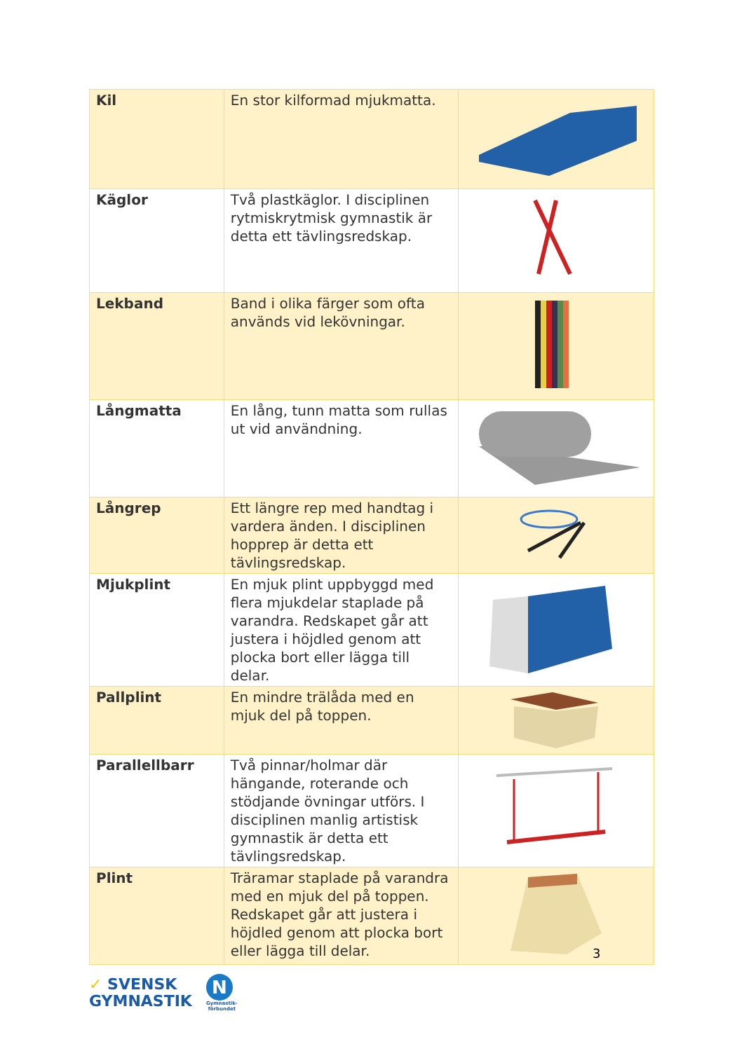| Kil | En stor kilformad mjukmatta. | |
| Käglor | Två plastkäglor. I disciplinen rytmiskrytmisk gymnastik är detta ett tävlingsredskap. | |
| Lekband | Band i olika färger som ofta används vid lekövningar. | |
| Långmatta | En lång, tunn matta som rullas ut vid användning. | |
| Långrep | Ett längre rep med handtag i vardera änden. I disciplinen hopprep är detta ett tävlingsredskap. | |
| Mjukplint | En mjuk plint uppbyggd med flera mjukdelar staplade på varandra. Redskapet går att justera i höjdled genom att plocka bort eller lägga till delar. | |
| Pallplint | En mindre trälåda med en mjuk del på toppen. | |
| Parallellbarr | Två pinnar/holmar där hängande, roterande och stödjande övningar utförs. I disciplinen manlig artistisk gymnastik är detta ett tävlingsredskap. | |
| Plint | Träramar staplade på varandra med en mjuk del på toppen. Redskapet går att justera i höjdled genom att plocka bort eller lägga till delar. | |
3
✓ SVENSK
GYMNASTIK
N
Gymnastik-
förbundet